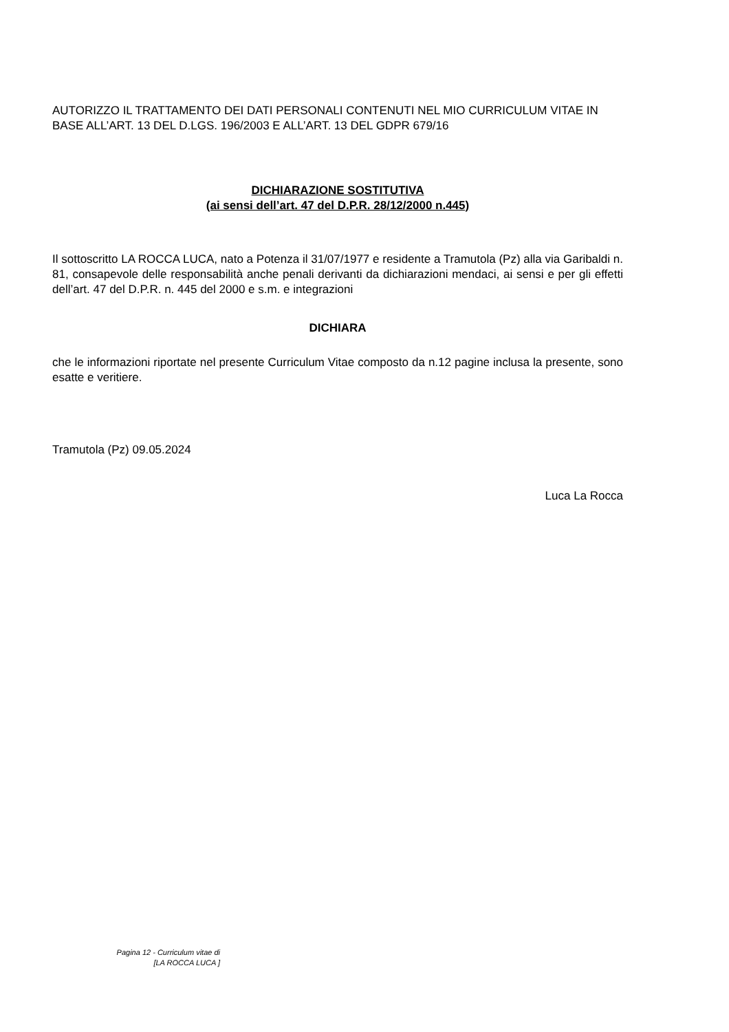AUTORIZZO IL TRATTAMENTO DEI DATI PERSONALI CONTENUTI NEL MIO CURRICULUM VITAE IN BASE ALL’ART. 13 DEL D.LGS. 196/2003 E ALL’ART. 13 DEL GDPR 679/16
DICHIARAZIONE SOSTITUTIVA
(ai sensi dell’art. 47 del D.P.R. 28/12/2000 n.445)
Il sottoscritto LA ROCCA LUCA, nato a Potenza il 31/07/1977 e residente a Tramutola (Pz) alla via Garibaldi n. 81, consapevole delle responsabilità anche penali derivanti da dichiarazioni mendaci, ai sensi e per gli effetti dell’art. 47 del D.P.R. n. 445 del 2000 e s.m. e integrazioni
DICHIARA
che le informazioni riportate nel presente Curriculum Vitae composto da n.12 pagine inclusa la presente, sono esatte e veritiere.
Tramutola (Pz) 09.05.2024
Luca La Rocca
Pagina 12 - Curriculum vitae di
[LA ROCCA LUCA ]